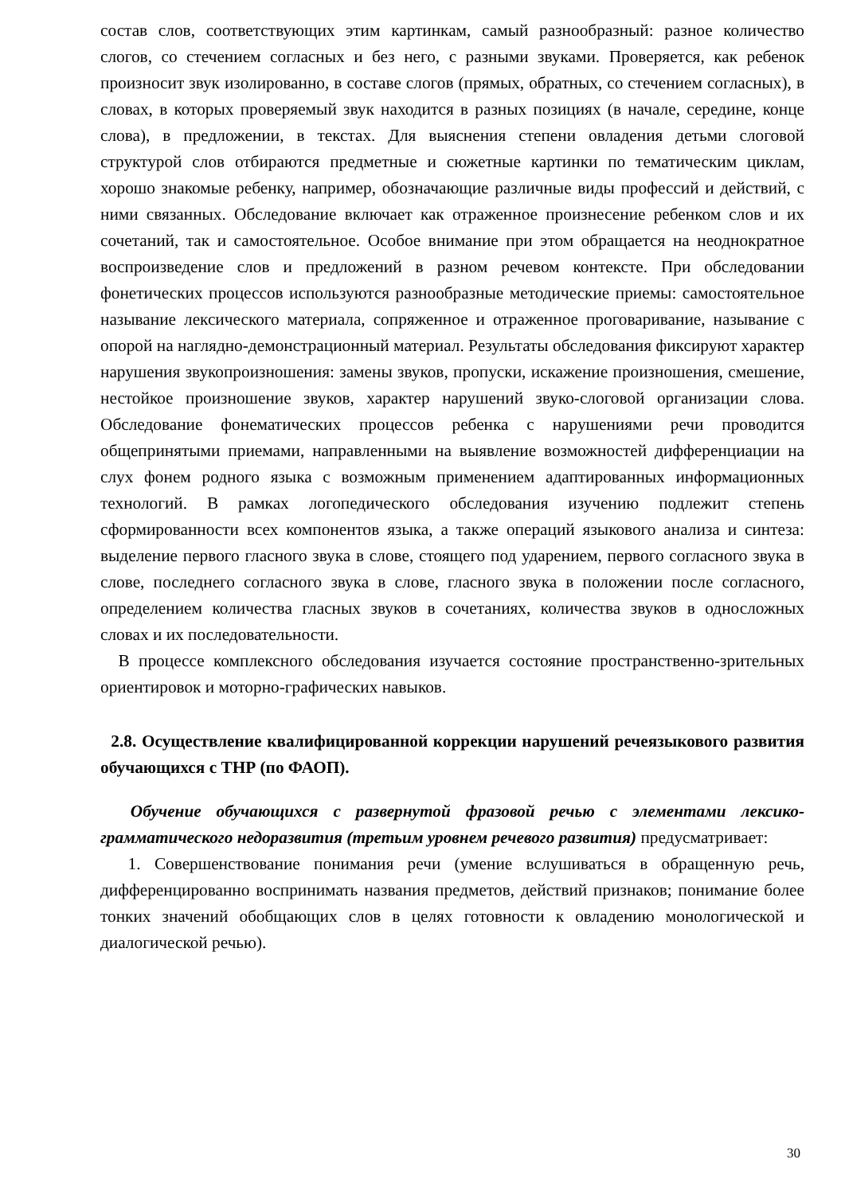состав слов, соответствующих этим картинкам, самый разнообразный: разное количество слогов, со стечением согласных и без него, с разными звуками. Проверяется, как ребенок произносит звук изолированно, в составе слогов (прямых, обратных, со стечением согласных), в словах, в которых проверяемый звук находится в разных позициях (в начале, середине, конце слова), в предложении, в текстах. Для выяснения степени овладения детьми слоговой структурой слов отбираются предметные и сюжетные картинки по тематическим циклам, хорошо знакомые ребенку, например, обозначающие различные виды профессий и действий, с ними связанных. Обследование включает как отраженное произнесение ребенком слов и их сочетаний, так и самостоятельное. Особое внимание при этом обращается на неоднократное воспроизведение слов и предложений в разном речевом контексте. При обследовании фонетических процессов используются разнообразные методические приемы: самостоятельное называние лексического материала, сопряженное и отраженное проговаривание, называние с опорой на наглядно-демонстрационный материал. Результаты обследования фиксируют характер нарушения звукопроизношения: замены звуков, пропуски, искажение произношения, смешение, нестойкое произношение звуков, характер нарушений звуко-слоговой организации слова. Обследование фонематических процессов ребенка с нарушениями речи проводится общепринятыми приемами, направленными на выявление возможностей дифференциации на слух фонем родного языка с возможным применением адаптированных информационных технологий. В рамках логопедического обследования изучению подлежит степень сформированности всех компонентов языка, а также операций языкового анализа и синтеза: выделение первого гласного звука в слове, стоящего под ударением, первого согласного звука в слове, последнего согласного звука в слове, гласного звука в положении после согласного, определением количества гласных звуков в сочетаниях, количества звуков в односложных словах и их последовательности.
В процессе комплексного обследования изучается состояние пространственно-зрительных ориентировок и моторно-графических навыков.
2.8. Осуществление квалифицированной коррекции нарушений речеязыкового развития обучающихся с ТНР (по ФАОП).
Обучение обучающихся с развернутой фразовой речью с элементами лексико-грамматического недоразвития (третьим уровнем речевого развития) предусматривает:
1. Совершенствование понимания речи (умение вслушиваться в обращенную речь, дифференцированно воспринимать названия предметов, действий признаков; понимание более тонких значений обобщающих слов в целях готовности к овладению монологической и диалогической речью).
30